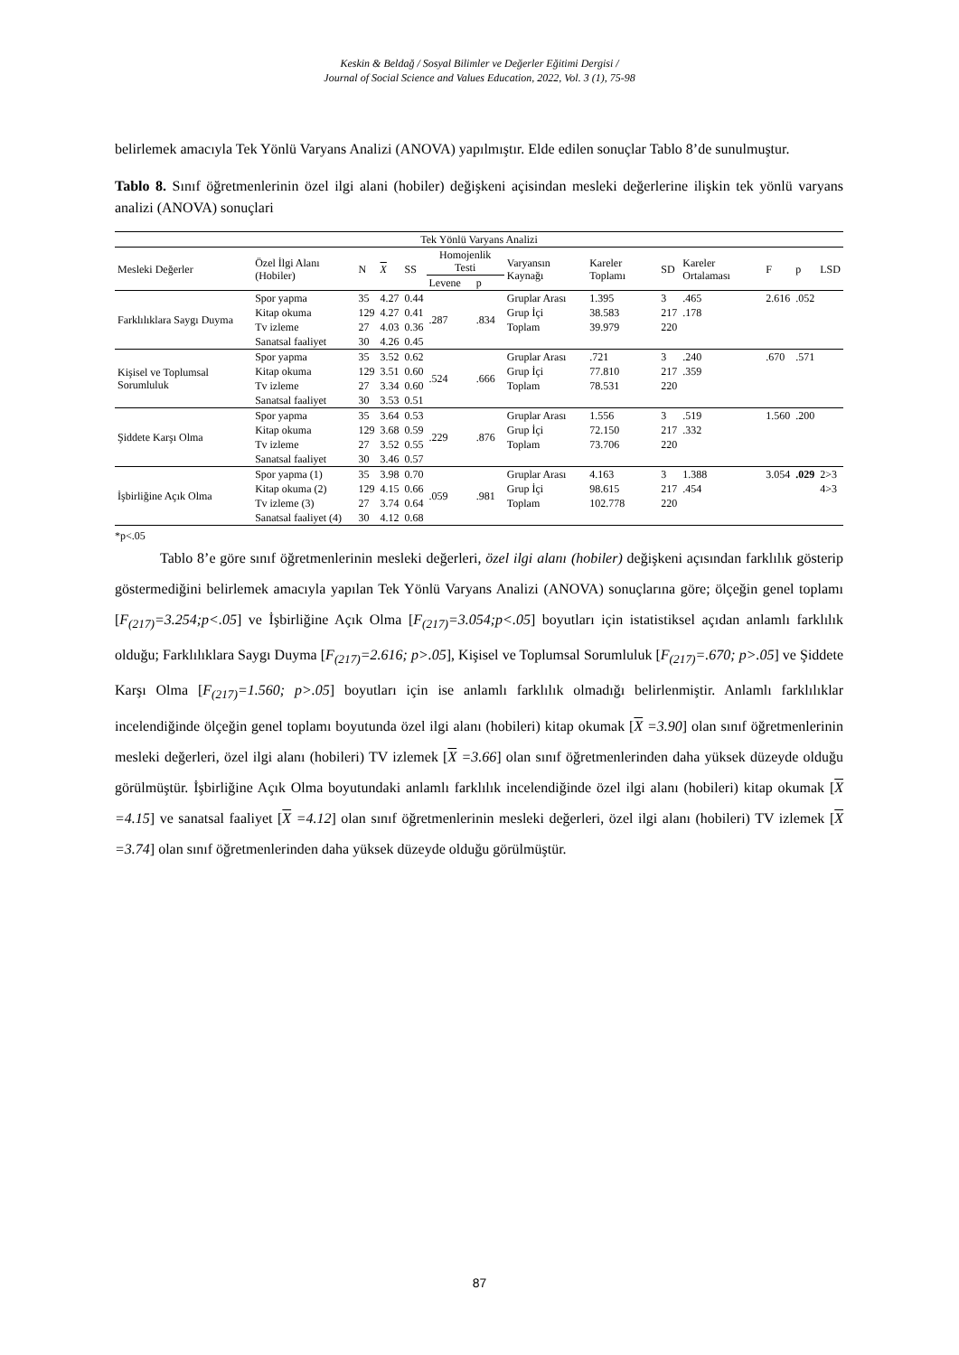Keskin & Beldağ / Sosyal Bilimler ve Değerler Eğitimi Dergisi /
Journal of Social Science and Values Education, 2022, Vol. 3 (1), 75-98
belirlemek amacıyla Tek Yönlü Varyans Analizi (ANOVA) yapılmıştır. Elde edilen sonuçlar Tablo 8’de sunulmuştur.
Tablo 8. Sınıf öğretmenlerinin özel ilgi alani (hobiler) değişkeni açisindan mesleki değerlerine ilişkin tek yönlü varyans analizi (ANOVA) sonuçlari
| Tek Yönlü Varyans Analizi | | | | | | | | | | | | | |
| --- | --- | --- | --- | --- | --- | --- | --- | --- | --- | --- | --- | --- | --- |
| Mesleki Değerler | Özel İlgi Alanı (Hobiler) | N | X | SS | Homojenlik Testi | | Varyansın Kaynağı | Kareler Toplamı | SD | Kareler Ortalaması | F | p | LSD |
| | | | | | Levene | p | | | | | | | |
| Farklılıklara Saygı Duyma | Spor yapma | 35 | 4.27 | 0.44 | .287 | .834 | Gruplar Arası | 1.395 | 3 | .465 | 2.616 | .052 | |
| | Kitap okuma | 129 | 4.27 | 0.41 | | | Grup İçi | 38.583 | 217 | .178 | | | |
| | Tv izleme | 27 | 4.03 | 0.36 | | | Toplam | 39.979 | 220 | | | | |
| | Sanatsal faaliyet | 30 | 4.26 | 0.45 | | | | | | | | | |
| Kişisel ve Toplumsal Sorumluluk | Spor yapma | 35 | 3.52 | 0.62 | .524 | .666 | Gruplar Arası | .721 | 3 | .240 | .670 | .571 | |
| | Kitap okuma | 129 | 3.51 | 0.60 | | | Grup İçi | 77.810 | 217 | .359 | | | |
| | Tv izleme | 27 | 3.34 | 0.60 | | | Toplam | 78.531 | 220 | | | | |
| | Sanatsal faaliyet | 30 | 3.53 | 0.51 | | | | | | | | | |
| Şiddete Karşı Olma | Spor yapma | 35 | 3.64 | 0.53 | .229 | .876 | Gruplar Arası | 1.556 | 3 | .519 | 1.560 | .200 | |
| | Kitap okuma | 129 | 3.68 | 0.59 | | | Grup İçi | 72.150 | 217 | .332 | | | |
| | Tv izleme | 27 | 3.52 | 0.55 | | | Toplam | 73.706 | 220 | | | | |
| | Sanatsal faaliyet | 30 | 3.46 | 0.57 | | | | | | | | | |
| İşbirliğine Açık Olma | Spor yapma (1) | 35 | 3.98 | 0.70 | .059 | .981 | Gruplar Arası | 4.163 | 3 | 1.388 | 3.054 | .029 | 2>3 |
| | Kitap okuma (2) | 129 | 4.15 | 0.66 | | | Grup İçi | 98.615 | 217 | .454 | | | 4>3 |
| | Tv izleme (3) | 27 | 3.74 | 0.64 | | | Toplam | 102.778 | 220 | | | | |
| | Sanatsal faaliyet (4) | 30 | 4.12 | 0.68 | | | | | | | | | |
*p<.05
Tablo 8’e göre sınıf öğretmenlerinin mesleki değerleri, özel ilgi alanı (hobiler) değişkeni açısından farklılık gösterip göstermediğini belirlemek amacıyla yapılan Tek Yönlü Varyans Analizi (ANOVA) sonuçlarına göre; ölçeğin genel toplamı [F<sub>(217)</sub>=3.254;p<.05] ve İşbirliğine Açık Olma [F<sub>(217)</sub>=3.054;p<.05] boyutları için istatistiksel açıdan anlamlı farklılık olduğu; Farklılıklara Saygı Duyma [F<sub>(217)</sub>=2.616; p>.05], Kişisel ve Toplumsal Sorumluluk [F<sub>(217)</sub>=.670; p>.05] ve Şiddete Karşı Olma [F<sub>(217)</sub>=1.560; p>.05] boyutları için ise anlamlı farklılık olmadığı belirlenmiştir. Anlamlı farklılıklar incelendiğinde ölçeğin genel toplamı boyutunda özel ilgi alanı (hobileri) kitap okumak [X =3.90] olan sınıf öğretmenlerinin mesleki değerleri, özel ilgi alanı (hobileri) TV izlemek [X =3.66] olan sınıf öğretmenlerinden daha yüksek düzeyde olduğu görülmüştür. İşbirliğine Açık Olma boyutundaki anlamlı farklılık incelendiğinde özel ilgi alanı (hobileri) kitap okumak [X =4.15] ve sanatsal faaliyet [X =4.12] olan sınıf öğretmenlerinin mesleki değerleri, özel ilgi alanı (hobileri) TV izlemek [X =3.74] olan sınıf öğretmenlerinden daha yüksek düzeyde olduğu görülmüştür.
87